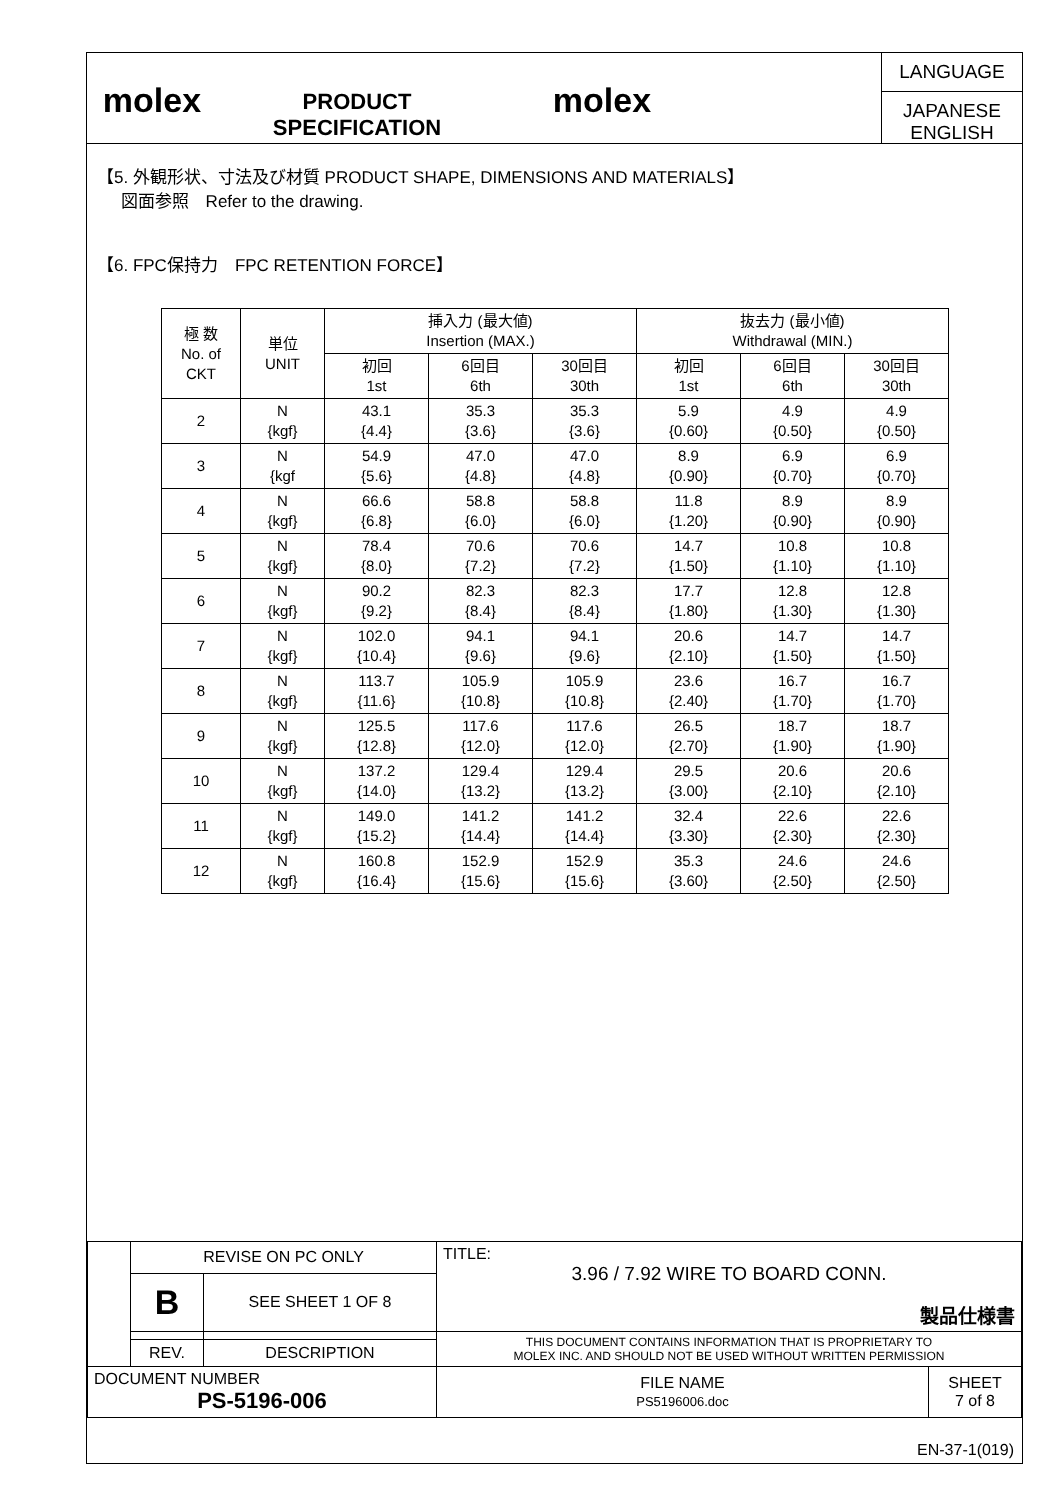molex
PRODUCT SPECIFICATION
molex
LANGUAGE
JAPANESE
ENGLISH
【5. 外観形状、寸法及び材質 PRODUCT SHAPE, DIMENSIONS AND MATERIALS】
図面参照　Refer to the drawing.
【6. FPC保持力　FPC RETENTION FORCE】
| 極 数 No. of CKT | 単位 UNIT | 挿入力 (最大値) Insertion (MAX.) | | | 抜去力 (最小値) Withdrawal (MIN.) | | |
| --- | --- | --- | --- | --- | --- | --- | --- |
| | | 初回 1st | 6回目 6th | 30回目 30th | 初回 1st | 6回目 6th | 30回目 30th |
| 2 | N {kgf} | 43.1 {4.4} | 35.3 {3.6} | 35.3 {3.6} | 5.9 {0.60} | 4.9 {0.50} | 4.9 {0.50} |
| 3 | N {kgf | 54.9 {5.6} | 47.0 {4.8} | 47.0 {4.8} | 8.9 {0.90} | 6.9 {0.70} | 6.9 {0.70} |
| 4 | N {kgf} | 66.6 {6.8} | 58.8 {6.0} | 58.8 {6.0} | 11.8 {1.20} | 8.9 {0.90} | 8.9 {0.90} |
| 5 | N {kgf} | 78.4 {8.0} | 70.6 {7.2} | 70.6 {7.2} | 14.7 {1.50} | 10.8 {1.10} | 10.8 {1.10} |
| 6 | N {kgf} | 90.2 {9.2} | 82.3 {8.4} | 82.3 {8.4} | 17.7 {1.80} | 12.8 {1.30} | 12.8 {1.30} |
| 7 | N {kgf} | 102.0 {10.4} | 94.1 {9.6} | 94.1 {9.6} | 20.6 {2.10} | 14.7 {1.50} | 14.7 {1.50} |
| 8 | N {kgf} | 113.7 {11.6} | 105.9 {10.8} | 105.9 {10.8} | 23.6 {2.40} | 16.7 {1.70} | 16.7 {1.70} |
| 9 | N {kgf} | 125.5 {12.8} | 117.6 {12.0} | 117.6 {12.0} | 26.5 {2.70} | 18.7 {1.90} | 18.7 {1.90} |
| 10 | N {kgf} | 137.2 {14.0} | 129.4 {13.2} | 129.4 {13.2} | 29.5 {3.00} | 20.6 {2.10} | 20.6 {2.10} |
| 11 | N {kgf} | 149.0 {15.2} | 141.2 {14.4} | 141.2 {14.4} | 32.4 {3.30} | 22.6 {2.30} | 22.6 {2.30} |
| 12 | N {kgf} | 160.8 {16.4} | 152.9 {15.6} | 152.9 {15.6} | 35.3 {3.60} | 24.6 {2.50} | 24.6 {2.50} |
| | REVISE ON PC ONLY | | TITLE: 3.96 / 7.92 WIRE TO BOARD CONN. 製品仕様書 | |
| | B | SEE SHEET 1 OF 8 | | |
| | | | THIS DOCUMENT CONTAINS INFORMATION THAT IS PROPRIETARY TO MOLEX INC. AND SHOULD NOT BE USED WITHOUT WRITTEN PERMISSION | |
| | REV. | DESCRIPTION | | |
| DOCUMENT NUMBER PS-5196-006 | | | FILE NAME PS5196006.doc | SHEET 7 of 8 |
EN-37-1(019)